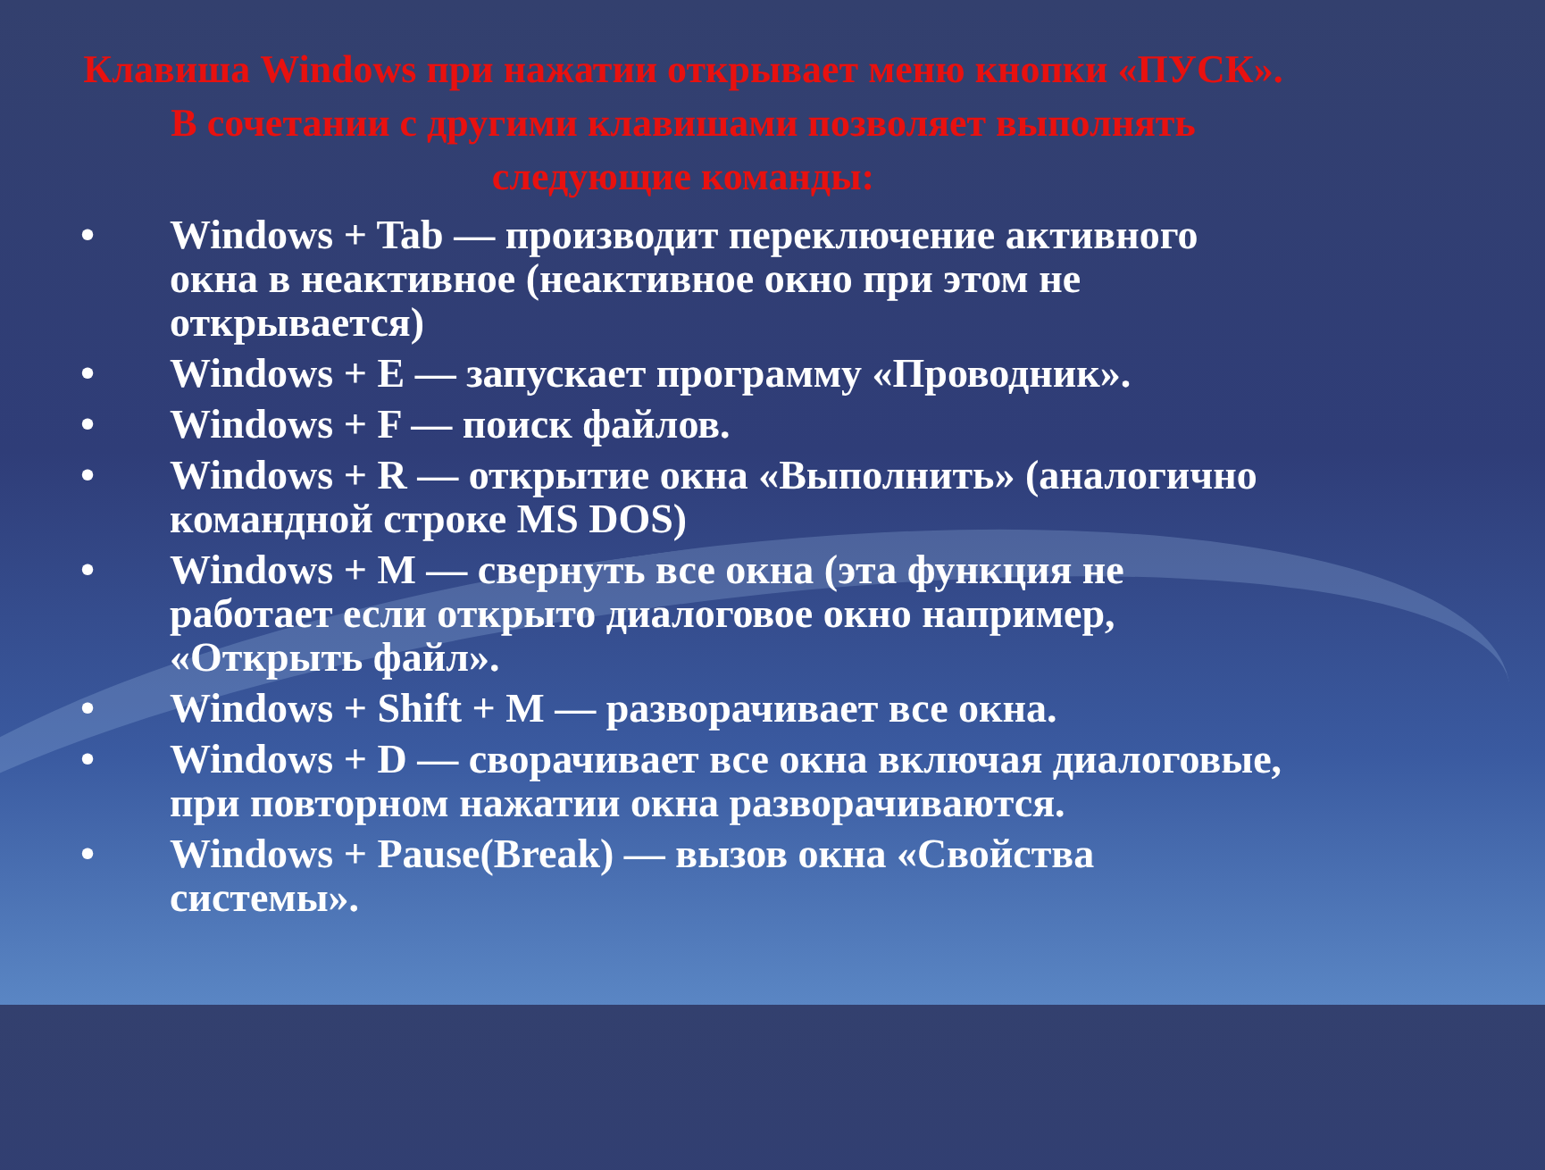Клавиша Windows при нажатии открывает меню кнопки «ПУСК». В сочетании с другими клавишами позволяет выполнять следующие команды:
• Windows + Tab — производит переключение активного окна в неактивное (неактивное окно при этом не открывается)
• Windows + E — запускает программу «Проводник».
• Windows + F — поиск файлов.
• Windows + R — открытие окна «Выполнить» (аналогично командной строке MS DOS)
• Windows + M — свернуть все окна (эта функция не работает если открыто диалоговое окно например, «Открыть файл».
• Windows + Shift + M — разворачивает все окна.
• Windows + D — сворачивает все окна включая диалоговые, при повторном нажатии окна разворачиваются.
• Windows + Pause(Break) — вызов окна «Свойства системы».